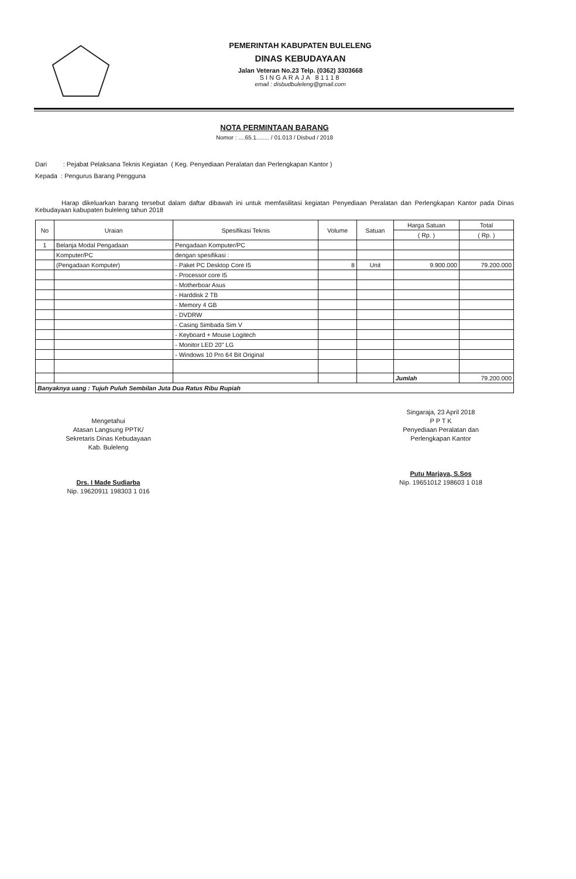PEMERINTAH KABUPATEN BULELENG
DINAS KEBUDAYAAN
Jalan Veteran No.23 Telp. (0362) 3303668
SINGARAJA 81118
email : disbudbuleleng@gmail.com
NOTA PERMINTAAN BARANG
Nomor : ....65.1........ / 01.013 / Disbud / 2018
Dari : Pejabat Pelaksana Teknis Kegiatan ( Keg. Penyediaan Peralatan dan Perlengkapan Kantor )
Kepada : Pengurus Barang Pengguna
Harap dikeluarkan barang tersebut dalam daftar dibawah ini untuk memfasilitasi kegiatan Penyediaan Peralatan dan Perlengkapan Kantor pada Dinas Kebudayaan kabupaten buleleng tahun 2018
| No | Uraian | Spesifikasi Teknis | Volume | Satuan | Harga Satuan | Total |
| --- | --- | --- | --- | --- | --- | --- |
| | | | | | ( Rp. ) | ( Rp. ) |
| 1 | Belanja Modal Pengadaan | Pengadaan Komputer/PC | | | | |
| | Komputer/PC | dengan spesifikasi : | | | | |
| | (Pengadaan Komputer) | - Paket PC Desktop Core I5 | 8 | Unit | 9.900.000 | 79.200.000 |
| | | - Processor core I5 | | | | |
| | | - Motherboar Asus | | | | |
| | | - Harddisk 2 TB | | | | |
| | | - Memory 4 GB | | | | |
| | | - DVDRW | | | | |
| | | - Casing Simbada Sim V | | | | |
| | | - Keyboard + Mouse Logitech | | | | |
| | | - Monitor LED 20" LG | | | | |
| | | - Windows 10 Pro 64 Bit Original | | | | |
| | | | | | Jumlah | 79.200.000 |
| Banyaknya uang : Tujuh Puluh Sembilan Juta Dua Ratus Ribu Rupiah | | | | | | |
Mengetahui
Atasan Langsung PPTK/
Sekretaris Dinas Kebudayaan
Kab. Buleleng
Drs. I Made Sudiarba
Nip. 19620911 198303 1 016
Singaraja, 23 April 2018
P P T K
Penyediaan Peralatan dan
Perlengkapan Kantor
Putu Marjaya, S.Sos
Nip. 19651012 198603 1 018